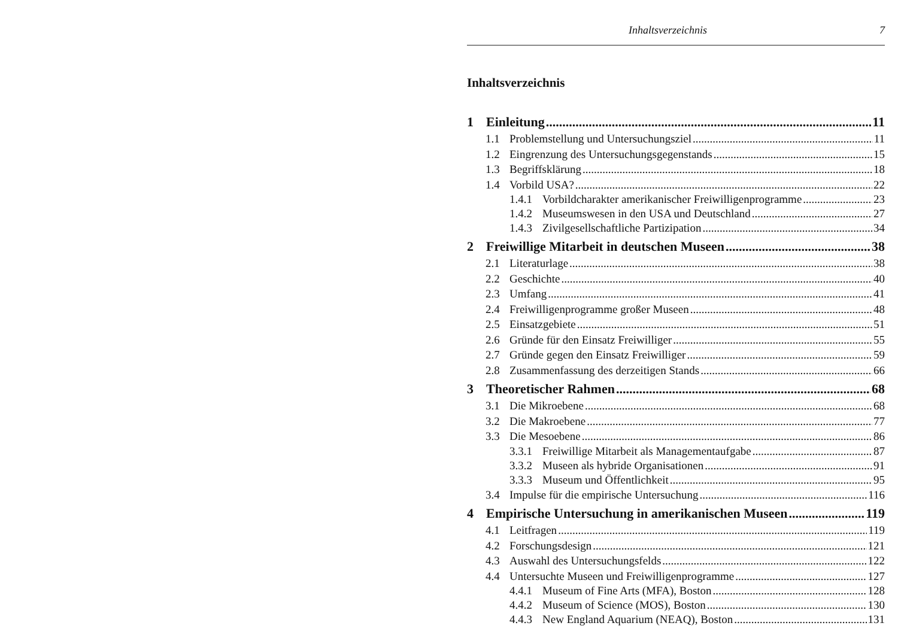Inhaltsverzeichnis 7
Inhaltsverzeichnis
1 Einleitung 11
1.1 Problemstellung und Untersuchungsziel 11
1.2 Eingrenzung des Untersuchungsgegenstands 15
1.3 Begriffsklärung 18
1.4 Vorbild USA? 22
1.4.1 Vorbildcharakter amerikanischer Freiwilligenprogramme 23
1.4.2 Museumswesen in den USA und Deutschland 27
1.4.3 Zivilgesellschaftliche Partizipation 34
2 Freiwillige Mitarbeit in deutschen Museen 38
2.1 Literaturlage 38
2.2 Geschichte 40
2.3 Umfang 41
2.4 Freiwilligenprogramme großer Museen 48
2.5 Einsatzgebiete 51
2.6 Gründe für den Einsatz Freiwilliger 55
2.7 Gründe gegen den Einsatz Freiwilliger 59
2.8 Zusammenfassung des derzeitigen Stands 66
3 Theoretischer Rahmen 68
3.1 Die Mikroebene 68
3.2 Die Makroebene 77
3.3 Die Mesoebene 86
3.3.1 Freiwillige Mitarbeit als Managementaufgabe 87
3.3.2 Museen als hybride Organisationen 91
3.3.3 Museum und Öffentlichkeit 95
3.4 Impulse für die empirische Untersuchung 116
4 Empirische Untersuchung in amerikanischen Museen 119
4.1 Leitfragen 119
4.2 Forschungsdesign 121
4.3 Auswahl des Untersuchungsfelds 122
4.4 Untersuchte Museen und Freiwilligenprogramme 127
4.4.1 Museum of Fine Arts (MFA), Boston 128
4.4.2 Museum of Science (MOS), Boston 130
4.4.3 New England Aquarium (NEAQ), Boston 131